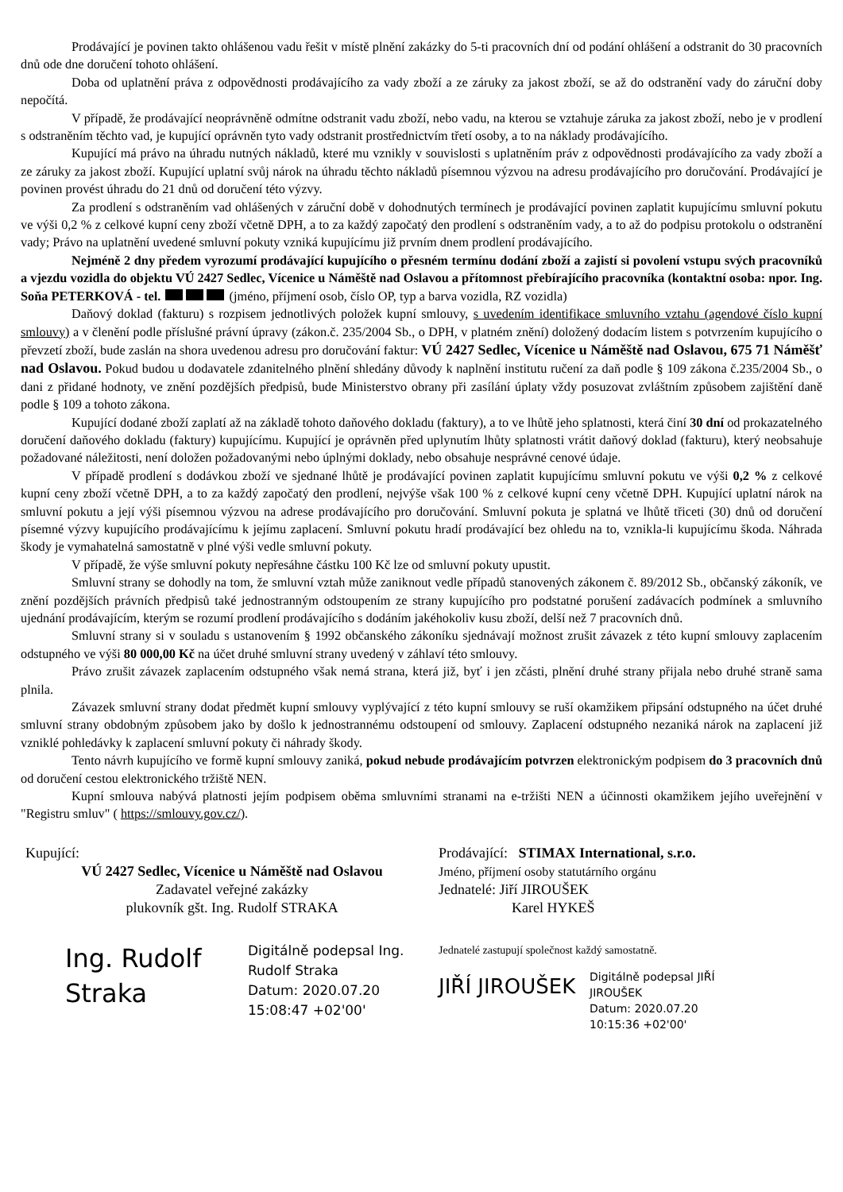Prodávající je povinen takto ohlášenou vadu řešit v místě plnění zakázky do 5-ti pracovních dní od podání ohlášení a odstranit do 30 pracovních dnů ode dne doručení tohoto ohlášení.
Doba od uplatnění práva z odpovědnosti prodávajícího za vady zboží a ze záruky za jakost zboží, se až do odstranění vady do záruční doby nepočítá.
V případě, že prodávající neoprávněně odmítne odstranit vadu zboží, nebo vadu, na kterou se vztahuje záruka za jakost zboží, nebo je v prodlení s odstraněním těchto vad, je kupující oprávněn tyto vady odstranit prostřednictvím třetí osoby, a to na náklady prodávajícího.
Kupující má právo na úhradu nutných nákladů, které mu vznikly v souvislosti s uplatněním práv z odpovědnosti prodávajícího za vady zboží a ze záruky za jakost zboží. Kupující uplatní svůj nárok na úhradu těchto nákladů písemnou výzvou na adresu prodávajícího pro doručování. Prodávající je povinen provést úhradu do 21 dnů od doručení této výzvy.
Za prodlení s odstraněním vad ohlášených v záruční době v dohodnutých termínech je prodávající povinen zaplatit kupujícímu smluvní pokutu ve výši 0,2 % z celkové kupní ceny zboží včetně DPH, a to za každý započatý den prodlení s odstraněním vady, a to až do podpisu protokolu o odstranění vady; Právo na uplatnění uvedené smluvní pokuty vzniká kupujícímu již prvním dnem prodlení prodávajícího.
Nejméně 2 dny předem vyrozumí prodávající kupujícího o přesném termínu dodání zboží a zajistí si povolení vstupu svých pracovníků a vjezdu vozidla do objektu VÚ 2427 Sedlec, Vícenice u Náměště nad Oslavou a přítomnost přebírajícího pracovníka (kontaktní osoba: npor. Ing. Soňa PETERKOVÁ - tel. (jméno, příjmení osob, číslo OP, typ a barva vozidla, RZ vozidla)
Daňový doklad (fakturu) s rozpisem jednotlivých položek kupní smlouvy, s uvedením identifikace smluvního vztahu (agendové číslo kupní smlouvy) a v členění podle příslušné právní úpravy (zákon.č. 235/2004 Sb., o DPH, v platném znění) doložený dodacím listem s potvrzením kupujícího o převzetí zboží, bude zaslán na shora uvedenou adresu pro doručování faktur: VÚ 2427 Sedlec, Vícenice u Náměště nad Oslavou, 675 71 Náměšť nad Oslavou. Pokud budou u dodavatele zdanitelného plnění shledány důvody k naplnění institutu ručení za daň podle § 109 zákona č.235/2004 Sb., o dani z přidané hodnoty, ve znění pozdějších předpisů, bude Ministerstvo obrany při zasílání úplaty vždy posuzovat zvláštním způsobem zajištění daně podle § 109 a tohoto zákona.
Kupující dodané zboží zaplatí až na základě tohoto daňového dokladu (faktury), a to ve lhůtě jeho splatnosti, která činí 30 dní od prokazatelného doručení daňového dokladu (faktury) kupujícímu. Kupující je oprávněn před uplynutím lhůty splatnosti vrátit daňový doklad (fakturu), který neobsahuje požadované náležitosti, není doložen požadovanými nebo úplnými doklady, nebo obsahuje nesprávné cenové údaje.
V případě prodlení s dodávkou zboží ve sjednané lhůtě je prodávající povinen zaplatit kupujícímu smluvní pokutu ve výši 0,2 % z celkové kupní ceny zboží včetně DPH, a to za každý započatý den prodlení, nejvýše však 100 % z celkové kupní ceny včetně DPH. Kupující uplatní nárok na smluvní pokutu a její výši písemnou výzvou na adrese prodávajícího pro doručování. Smluvní pokuta je splatná ve lhůtě třiceti (30) dnů od doručení písemné výzvy kupujícího prodávajícímu k jejímu zaplacení. Smluvní pokutu hradí prodávající bez ohledu na to, vznikla-li kupujícímu škoda. Náhrada škody je vymahatelná samostatně v plné výši vedle smluvní pokuty.
V případě, že výše smluvní pokuty nepřesáhne částku 100 Kč lze od smluvní pokuty upustit.
Smluvní strany se dohodly na tom, že smluvní vztah může zaniknout vedle případů stanovených zákonem č. 89/2012 Sb., občanský zákoník, ve znění pozdějších právních předpisů také jednostranným odstoupením ze strany kupujícího pro podstatné porušení zadávacích podmínek a smluvního ujednání prodávajícím, kterým se rozumí prodlení prodávajícího s dodáním jakéhokoliv kusu zboží, delší než 7 pracovních dnů.
Smluvní strany si v souladu s ustanovením § 1992 občanského zákoníku sjednávají možnost zrušit závazek z této kupní smlouvy zaplacením odstupného ve výši 80 000,00 Kč na účet druhé smluvní strany uvedený v záhlaví této smlouvy.
Právo zrušit závazek zaplacením odstupného však nemá strana, která již, byť i jen zčásti, plnění druhé strany přijala nebo druhé straně sama plnila.
Závazek smluvní strany dodat předmět kupní smlouvy vyplývající z této kupní smlouvy se ruší okamžikem připsání odstupného na účet druhé smluvní strany obdobným způsobem jako by došlo k jednostrannému odstoupení od smlouvy. Zaplacení odstupného nezaniká nárok na zaplacení již vzniklé pohledávky k zaplacení smluvní pokuty či náhrady škody.
Tento návrh kupujícího ve formě kupní smlouvy zaniká, pokud nebude prodávajícím potvrzen elektronickým podpisem do 3 pracovních dnů od doručení cestou elektronického tržiště NEN.
Kupní smlouva nabývá platnosti jejím podpisem oběma smluvními stranami na e-tržišti NEN a účinnosti okamžikem jejího uveřejnění v "Registru smluv" ( https://smlouvy.gov.cz/).
Kupující:
VÚ 2427 Sedlec, Vícenice u Náměště nad Oslavou
Zadavatel veřejné zakázky
plukovník gšt. Ing. Rudolf STRAKA
Ing. Rudolf Straka
Digitálně podepsal Ing.
Rudolf Straka
Datum: 2020.07.20
15:08:47 +02'00'
Prodávající: STIMAX International, s.r.o.
Jméno, příjmení osoby statutárního orgánu
Jednatelé: Jiří JIROUŠEK
Karel HYKEŠ
Jednatelé zastupují společnost každý samostatně.
JIŘÍ JIROUŠEK
Digitálně podepsal JIŘÍ
JIROUŠEK
Datum: 2020.07.20
10:15:36 +02'00'